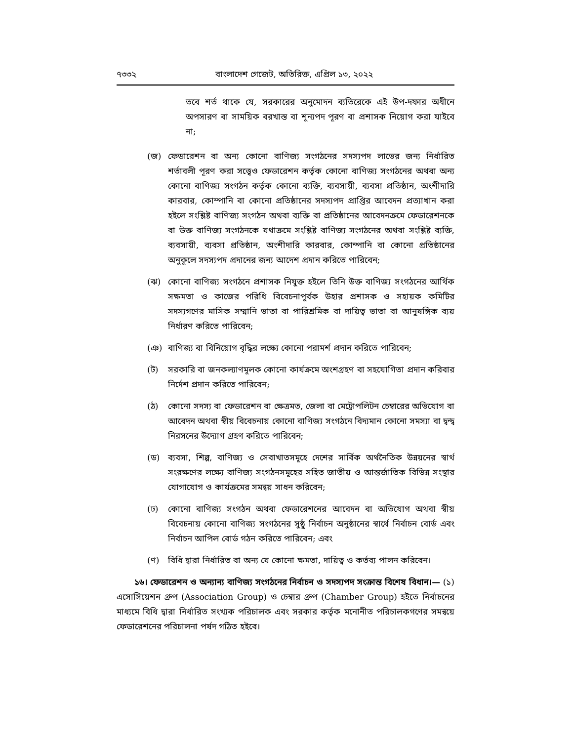৭৩৩২ বাংলাদেশ গেজেট, অতিরিক্ত, এপ্রিল ১৩, ২০২২
তবে শর্ত থাকে যে, সরকারের অনুমোদন ব্যতিরেকে এই উপ-দফার অধীনে অপসারণ বা সাময়িক বরখাস্ত বা শূন্যপদ পূরণ বা প্রশাসক নিয়োগ করা যাইবে না;
(জ) ফেডারেশন বা অন্য কোনো বাণিজ্য সংগঠনের সদস্যপদ লাভের জন্য নির্ধারিত শর্তাবলী পূরণ করা সত্ত্বেও ফেডারেশন কর্তৃক কোনো বাণিজ্য সংগঠনের অথবা অন্য কোনো বাণিজ্য সংগঠন কর্তৃক কোনো ব্যক্তি, ব্যবসায়ী, ব্যবসা প্রতিষ্ঠান, অংশীদারি কারবার, কোম্পানি বা কোনো প্রতিষ্ঠানের সদস্যপদ প্রাপ্তির আবেদন প্রত্যাখান করা হইলে সংশ্লিষ্ট বাণিজ্য সংগঠন অথবা ব্যক্তি বা প্রতিষ্ঠানের আবেদনক্রমে ফেডারেশনকে বা উক্ত বাণিজ্য সংগঠনকে যথাক্রমে সংশ্লিষ্ট বাণিজ্য সংগঠনের অথবা সংশ্লিষ্ট ব্যক্তি, ব্যবসায়ী, ব্যবসা প্রতিষ্ঠান, অংশীদারি কারবার, কোম্পানি বা কোনো প্রতিষ্ঠানের অনুকূলে সদস্যপদ প্রদানের জন্য আদেশ প্রদান করিতে পারিবেন;
(ঝ) কোনো বাণিজ্য সংগঠনে প্রশাসক নিযুক্ত হইলে তিনি উক্ত বাণিজ্য সংগঠনের আর্থিক সক্ষমতা ও কাজের পরিধি বিবেচনাপূর্বক উহার প্রশাসক ও সহায়ক কমিটির সদস্যগণের মাসিক সম্মানি ভাতা বা পারিশ্রমিক বা দায়িত্ব ভাতা বা আনুষঙ্গিক ব্যয় নির্ধারণ করিতে পারিবেন;
(ঞ) বাণিজ্য বা বিনিয়োগ বৃদ্ধির লক্ষ্যে কোনো পরামর্শ প্রদান করিতে পারিবেন;
(ট) সরকারি বা জনকল্যাণমূলক কোনো কার্যক্রমে অংশগ্রহণ বা সহযোগিতা প্রদান করিবার নির্দেশ প্রদান করিতে পারিবেন;
(ঠ) কোনো সদস্য বা ফেডারেশন বা ক্ষেত্রমত, জেলা বা মেট্রোপলিটন চেম্বারের অভিযোগ বা আবেদন অথবা স্বীয় বিবেচনায় কোনো বাণিজ্য সংগঠনে বিদ্যমান কোনো সমস্যা বা দ্বন্দ্ব নিরসনের উদ্যোগ গ্রহণ করিতে পারিবেন;
(ড) ব্যবসা, শিল্প, বাণিজ্য ও সেবাখাতসমূহে দেশের সার্বিক অর্থনৈতিক উন্নয়নের স্বার্থ সংরক্ষণের লক্ষ্যে বাণিজ্য সংগঠনসমূহের সহিত জাতীয় ও আন্তর্জাতিক বিভিন্ন সংস্থার যোগাযোগ ও কার্যক্রমের সমন্বয় সাধন করিবেন;
(ঢ) কোনো বাণিজ্য সংগঠন অথবা ফেডারেশনের আবেদন বা অভিযোগ অথবা স্বীয় বিবেচনায় কোনো বাণিজ্য সংগঠনের সুষ্ঠু নির্বাচন অনুষ্ঠানের স্বার্থে নির্বাচন বোর্ড এবং নির্বাচন আপিল বোর্ড গঠন করিতে পারিবেন; এবং
(ণ) বিধি দ্বারা নির্ধারিত বা অন্য যে কোনো ক্ষমতা, দায়িত্ব ও কর্তব্য পালন করিবেন।
১৬। ফেডারেশন ও অন্যান্য বাণিজ্য সংগঠনের নির্বাচন ও সদস্যপদ সংক্রান্ত বিশেষ বিধান।— (১) এসোসিয়েশন গ্রুপ (Association Group) ও চেম্বার গ্রুপ (Chamber Group) হইতে নির্বাচনের মাধ্যমে বিধি দ্বারা নির্ধারিত সংখ্যক পরিচালক এবং সরকার কর্তৃক মনোনীত পরিচালকগণের সমন্বয়ে ফেডারেশনের পরিচালনা পর্ষদ গঠিত হইবে।